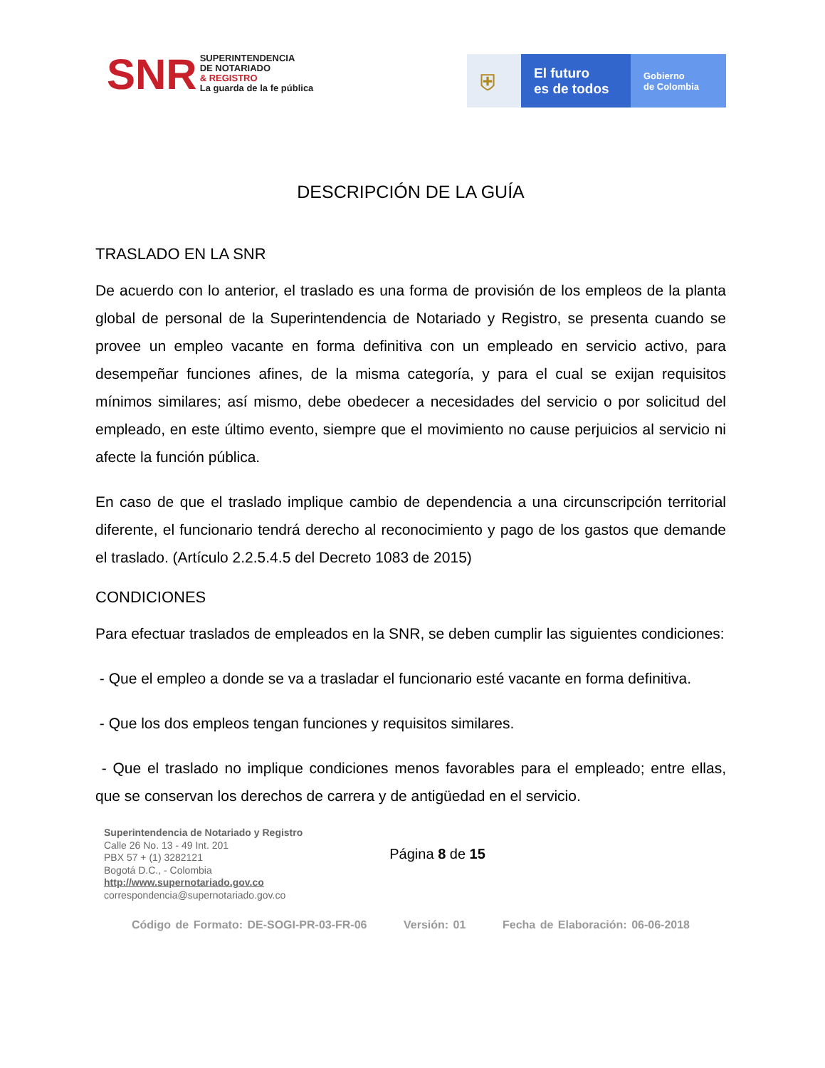SNR
SUPERINTENDENCIA
DE NOTARIADO
& REGISTRO
La guarda de la fe pública
⛨
El futuro
es de todos
Gobierno
de Colombia
DESCRIPCIÓN DE LA GUÍA
TRASLADO EN LA SNR
De acuerdo con lo anterior, el traslado es una forma de provisión de los empleos de la planta global de personal de la Superintendencia de Notariado y Registro, se presenta cuando se provee un empleo vacante en forma definitiva con un empleado en servicio activo, para desempeñar funciones afines, de la misma categoría, y para el cual se exijan requisitos mínimos similares; así mismo, debe obedecer a necesidades del servicio o por solicitud del empleado, en este último evento, siempre que el movimiento no cause perjuicios al servicio ni afecte la función pública.
En caso de que el traslado implique cambio de dependencia a una circunscripción territorial diferente, el funcionario tendrá derecho al reconocimiento y pago de los gastos que demande el traslado. (Artículo 2.2.5.4.5 del Decreto 1083 de 2015)
CONDICIONES
Para efectuar traslados de empleados en la SNR, se deben cumplir las siguientes condiciones:
- Que el empleo a donde se va a trasladar el funcionario esté vacante en forma definitiva.
- Que los dos empleos tengan funciones y requisitos similares.
- Que el traslado no implique condiciones menos favorables para el empleado; entre ellas, que se conservan los derechos de carrera y de antigüedad en el servicio.
Superintendencia de Notariado y Registro
Calle 26 No. 13 - 49 Int. 201
PBX 57 + (1) 3282121
Bogotá D.C., - Colombia
http://www.supernotariado.gov.co
correspondencia@supernotariado.gov.co
Página 8 de 15
Código de Formato: DE-SOGI-PR-03-FR-06 Versión: 01 Fecha de Elaboración: 06-06-2018